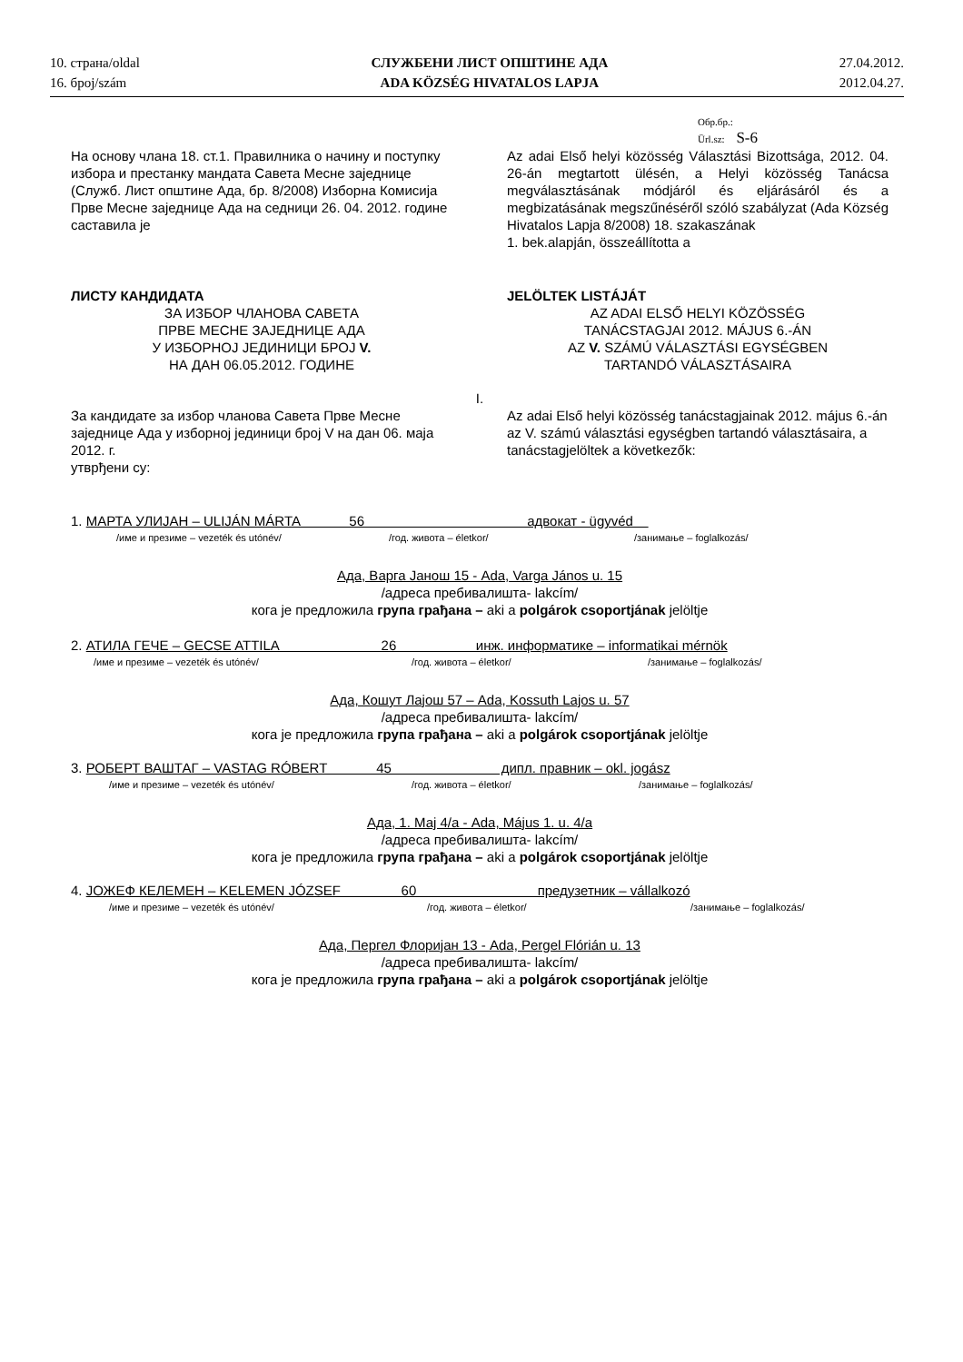10. страна/oldal
16. број/szám
СЛУЖБЕНИ ЛИСТ ОПШТИНЕ АДА
ADA KÖZSÉG HIVATALOS LAPJA
27.04.2012.
2012.04.27.
Обр.бр.:
Ürl.sz: S-6
На основу члана 18. ст.1. Правилника о начину и поступку избора и престанку мандата Савета Месне заједнице (Служб. Лист општине Ада, бр. 8/2008) Изборна Комисија Прве Месне заједнице Ада на седници 26. 04. 2012. године саставила је
Az adai Első helyi közösség Választási Bizottsága, 2012. 04. 26-án megtartott ülésén, a Helyi közösség Tanácsa megválasztásának módjáról és eljárásáról és a megbizatásának megszűnéséről szóló szabályzat (Ada Község Hivatalos Lapja 8/2008) 18. szakaszának
1. bek.alapján, összeállította a
ЛИСТУ КАНДИДАТА
ЗА ИЗБОР ЧЛАНОВА САВЕТА
ПРВЕ МЕСНЕ ЗАЈЕДНИЦЕ АДА
У ИЗБОРНОЈ ЈЕДИНИЦИ БРОЈ V.
НА ДАН 06.05.2012. ГОДИНЕ
JELÖLTEK LISTÁJÁT
AZ ADAI ELSŐ HELYI KÖZÖSSÉG
TANÁCSTAGJAI 2012. MÁJUS 6.-ÁN
AZ V. SZÁMÚ VÁLASZTÁSI EGYSÉGBEN
TARTANDÓ VÁLASZTÁSAIRA
I.
За кандидате за избор чланова Савета Прве Месне заједнице Ада у изборној јединици број V на дан 06. маја 2012. г.
утврђени су:
Az adai Első helyi közösség tanácstagjainak 2012. május 6.-án az V. számú választási egységben tartandó választásaira, a tanácstagjelöltek a következők:
1. МАРТА УЛИЈАН – ULIJÁN MÁRTA 56 адвокат - ügyvéd
/име и презиме – vezeték és utónév/ /год. живота – életkor/ /занимање – foglalkozás/
Ада, Варга Јанош 15 - Ada, Varga János u. 15
/адреса пребивалишта- lakcím/
кога је предложила група грађана – aki a polgárok csoportjának jelöltje
2. АТИЛА ГЕЧЕ – GECSE ATTILA 26 инж. информатике – informatikai mérnök
/име и презиме – vezeték és utónév/ /год. живота – életkor/ /занимање – foglalkozás/
Ада, Кошут Лајош 57 – Ada, Kossuth Lajos u. 57
/адреса пребивалишта- lakcím/
кога је предложила група грађана – aki a polgárok csoportjának jelöltje
3. РОБЕРТ ВАШТАГ – VASTAG RÓBERT 45 дипл. правник – okl. jogász
/име и презиме – vezeték és utónév/ /год. живота – életkor/ /занимање – foglalkozás/
Ада, 1. Мај 4/а - Ada, Május 1. u. 4/a
/адреса пребивалишта- lakcím/
кога је предложила група грађана – aki a polgárok csoportjának jelöltje
4. ЈОЖЕФ КЕЛЕМЕН – KELEMEN JÓZSEF 60 предузетник – vállalkozó
/име и презиме – vezeték és utónév/ /год. живота – életkor/ /занимање – foglalkozás/
Ада, Пергел Флоријан 13 - Ada, Pergel Flórián u. 13
/адреса пребивалишта- lakcím/
кога је предложила група грађана – aki a polgárok csoportjának jelöltje